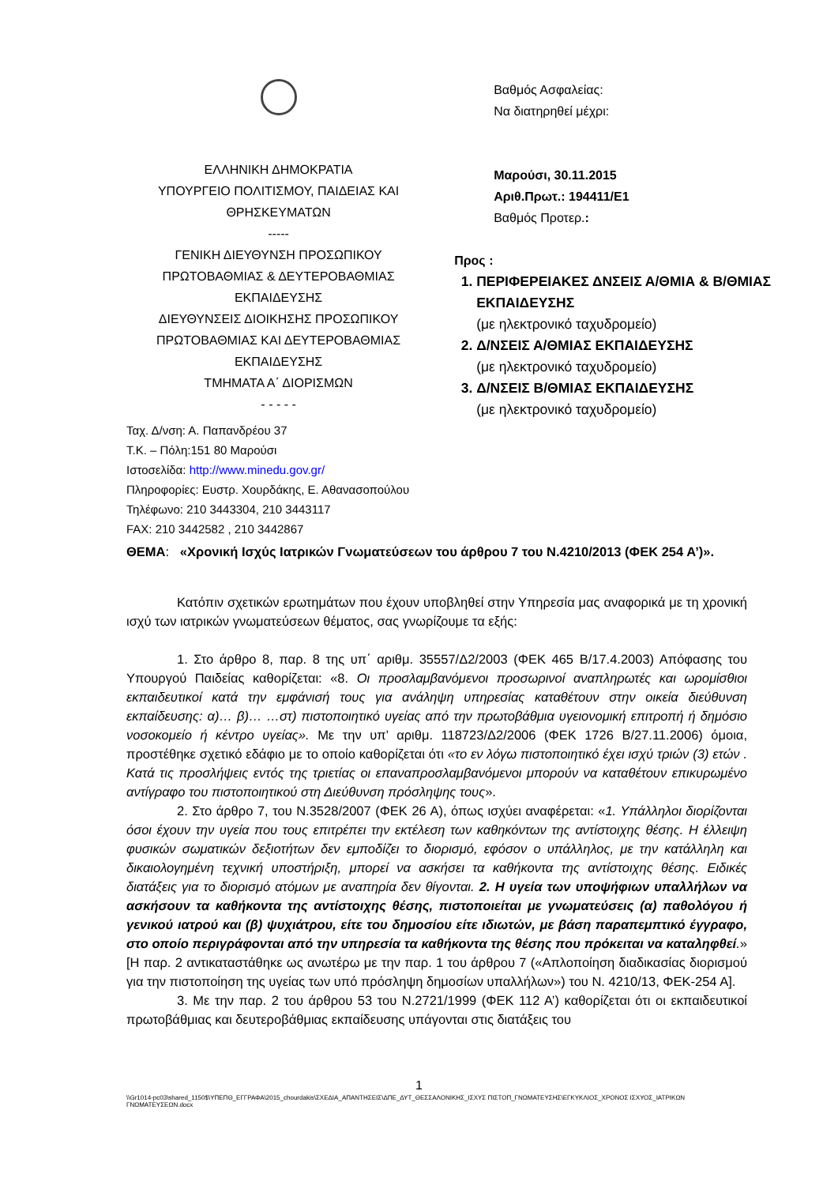ΕΛΛΗΝΙΚΗ ΔΗΜΟΚΡΑΤΙΑ
ΥΠΟΥΡΓΕΙΟ ΠΟΛΙΤΙΣΜΟΥ, ΠΑΙΔΕΙΑΣ ΚΑΙ ΘΡΗΣΚΕΥΜΑΤΩΝ
-----
ΓΕΝΙΚΗ ΔΙΕΥΘΥΝΣΗ ΠΡΟΣΩΠΙΚΟΥ ΠΡΩΤΟΒΑΘΜΙΑΣ & ΔΕΥΤΕΡΟΒΑΘΜΙΑΣ ΕΚΠΑΙΔΕΥΣΗΣ
ΔΙΕΥΘΥΝΣΕΙΣ ΔΙΟΙΚΗΣΗΣ ΠΡΟΣΩΠΙΚΟΥ ΠΡΩΤΟΒΑΘΜΙΑΣ ΚΑΙ ΔΕΥΤΕΡΟΒΑΘΜΙΑΣ ΕΚΠΑΙΔΕΥΣΗΣ
ΤΜΗΜΑΤΑ Α΄ ΔΙΟΡΙΣΜΩΝ
- - - - -
Βαθμός Ασφαλείας:
Να διατηρηθεί μέχρι:
Μαρούσι, 30.11.2015
Αριθ.Πρωτ.: 194411/Ε1
Βαθμός Προτερ.:
Προς :
1. ΠΕΡΙΦΕΡΕΙΑΚΕΣ ΔΝΣΕΙΣ Α/ΘΜΙΑ & Β/ΘΜΙΑΣ ΕΚΠΑΙΔΕΥΣΗΣ
(με ηλεκτρονικό ταχυδρομείο)
2. Δ/ΝΣΕΙΣ Α/ΘΜΙΑΣ ΕΚΠΑΙΔΕΥΣΗΣ
(με ηλεκτρονικό ταχυδρομείο)
3. Δ/ΝΣΕΙΣ Β/ΘΜΙΑΣ ΕΚΠΑΙΔΕΥΣΗΣ
(με ηλεκτρονικό ταχυδρομείο)
Ταχ. Δ/νση: Α. Παπανδρέου 37
Τ.Κ. – Πόλη:151 80 Μαρούσι
Ιστοσελίδα: http://www.minedu.gov.gr/
Πληροφορίες: Ευστρ. Χουρδάκης, Ε. Αθανασοπούλου
Τηλέφωνο: 210 3443304, 210 3443117
FAX: 210 3442582 , 210 3442867
ΘΕΜΑ: «Χρονική Ισχύς Ιατρικών Γνωματεύσεων του άρθρου 7 του Ν.4210/2013 (ΦΕΚ 254 Α’)».
Κατόπιν σχετικών ερωτημάτων που έχουν υποβληθεί στην Υπηρεσία μας αναφορικά με τη χρονική ισχύ των ιατρικών γνωματεύσεων θέματος, σας γνωρίζουμε τα εξής:
1. Στο άρθρο 8, παρ. 8 της υπ΄ αριθμ. 35557/Δ2/2003 (ΦΕΚ 465 Β/17.4.2003) Απόφασης του Υπουργού Παιδείας καθορίζεται: «8. Οι προσλαμβανόμενοι προσωρινοί αναπληρωτές και ωρομίσθιοι εκπαιδευτικοί κατά την εμφάνισή τους για ανάληψη υπηρεσίας καταθέτουν στην οικεία διεύθυνση εκπαίδευσης: α)… β)… …στ) πιστοποιητικό υγείας από την πρωτοβάθμια υγειονομική επιτροπή ή δημόσιο νοσοκομείο ή κέντρο υγείας». Με την υπ’ αριθμ. 118723/Δ2/2006 (ΦΕΚ 1726 Β/27.11.2006) όμοια, προστέθηκε σχετικό εδάφιο με το οποίο καθορίζεται ότι «το εν λόγω πιστοποιητικό έχει ισχύ τριών (3) ετών . Κατά τις προσλήψεις εντός της τριετίας οι επαναπροσλαμβανόμενοι μπορούν να καταθέτουν επικυρωμένο αντίγραφο του πιστοποιητικού στη Διεύθυνση πρόσληψης τους».
2. Στο άρθρο 7, του Ν.3528/2007 (ΦΕΚ 26 Α), όπως ισχύει αναφέρεται: «1. Υπάλληλοι διορίζονται όσοι έχουν την υγεία που τους επιτρέπει την εκτέλεση των καθηκόντων της αντίστοιχης θέσης. Η έλλειψη φυσικών σωματικών δεξιοτήτων δεν εμποδίζει το διορισμό, εφόσον ο υπάλληλος, με την κατάλληλη και δικαιολογημένη τεχνική υποστήριξη, μπορεί να ασκήσει τα καθήκοντα της αντίστοιχης θέσης. Ειδικές διατάξεις για το διορισμό ατόμων με αναπηρία δεν θίγονται. 2. Η υγεία των υποψήφιων υπαλλήλων να ασκήσουν τα καθήκοντα της αντίστοιχης θέσης, πιστοποιείται με γνωματεύσεις (α) παθολόγου ή γενικού ιατρού και (β) ψυχιάτρου, είτε του δημοσίου είτε ιδιωτών, με βάση παραπεμπτικό έγγραφο, στο οποίο περιγράφονται από την υπηρεσία τα καθήκοντα της θέσης που πρόκειται να καταληφθεί.» [Η παρ. 2 αντικαταστάθηκε ως ανωτέρω με την παρ. 1 του άρθρου 7 («Απλοποίηση διαδικασίας διορισμού για την πιστοποίηση της υγείας των υπό πρόσληψη δημοσίων υπαλλήλων») του Ν. 4210/13, ΦΕΚ-254 Α].
3. Με την παρ. 2 του άρθρου 53 του Ν.2721/1999 (ΦΕΚ 112 Α’) καθορίζεται ότι οι εκπαιδευτικοί πρωτοβάθμιας και δευτεροβάθμιας εκπαίδευσης υπάγονται στις διατάξεις του
1
\\Gr1014-pc03\shared_1150$\ΥΠΕΠΘ_ΕΓΓΡΑΦΑ\2015_chourdakis\ΣΧΕΔΙΑ_ΑΠΑΝΤΗΣΕΙΣ\ΔΠΕ_ΔΥΤ_ΘΕΣΣΑΛΟΝΙΚΗΣ_ΙΣΧΥΣ ΠΙΣΤΟΠ_ΓΝΩΜΑΤΕΥΣΗΣ\ΕΓΚΥΚΛΙΟΣ_ΧΡΟΝΟΣ ΙΣΧΥΟΣ_ΙΑΤΡΙΚΩΝ ΓΝΩΜΑΤΕΥΣΕΩΝ.docx